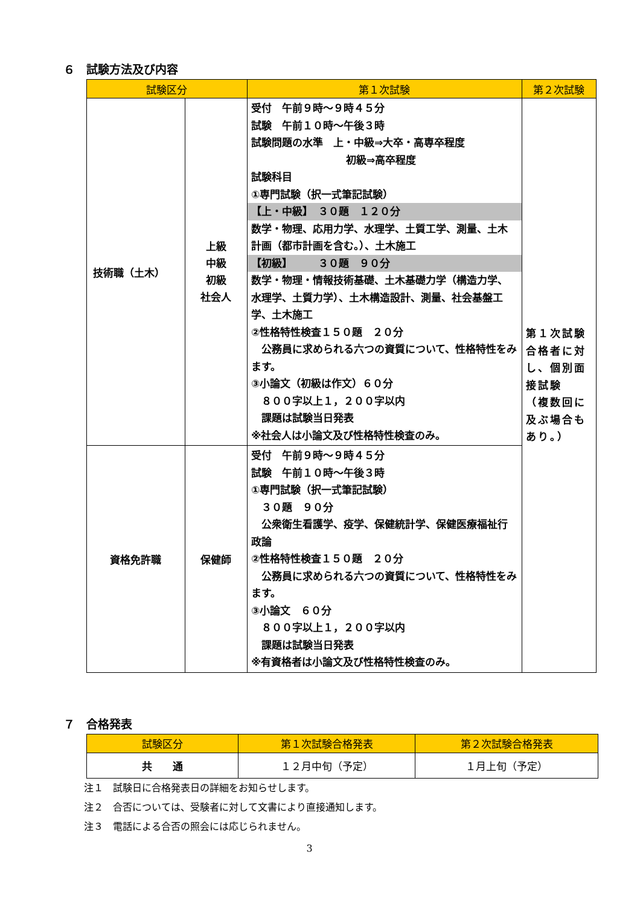６　試験方法及び内容
| 試験区分 | | 第１次試験 | 第２次試験 |
| --- | --- | --- | --- |
| 技術職（土木） | 上級 中級 初級 社会人 | 受付 午前９時～９時４５分 試験 午前１０時～午後３時 試験問題の水準 上・中級⇒大卒・高専卒程度 初級⇒高卒程度 試験科目 ①専門試験（択一式筆記試験） 【上・中級】 ３０題 １２０分 数学・物理、応用力学、水理学、土質工学、測量、土木計画（都市計画を含む。）、土木施工 【初級】 ３０題 ９０分 数学・物理・情報技術基礎、土木基礎力学（構造力学、水理学、土質力学）、土木構造設計、測量、社会基盤工学、土木施工 ②性格特性検査１５０題 ２０分 公務員に求められる六つの資質について、性格特性をみます。 ③小論文（初級は作文）６０分 ８００字以上１，２００字以内 課題は試験当日発表 ※社会人は小論文及び性格特性検査のみ。 | 第１次試験合格者に対し、個別面接試験 （複数回に及ぶ場合もあり。） |
| 資格免許職 | 保健師 | 受付 午前９時～９時４５分 試験 午前１０時～午後３時 ①専門試験（択一式筆記試験） ３０題 ９０分 公衆衛生看護学、疫学、保健統計学、保健医療福祉行政論 ②性格特性検査１５０題 ２０分 公務員に求められる六つの資質について、性格特性をみます。 ③小論文 ６０分 ８００字以上１，２００字以内 課題は試験当日発表 ※有資格者は小論文及び性格特性検査のみ。 | |
７　合格発表
| 試験区分 | 第１次試験合格発表 | 第２次試験合格発表 |
| --- | --- | --- |
| 共 通 | １２月中旬（予定） | １月上旬（予定） |
注１　試験日に合格発表日の詳細をお知らせします。
注２　合否については、受験者に対して文書により直接通知します。
注３　電話による合否の照会には応じられません。
3